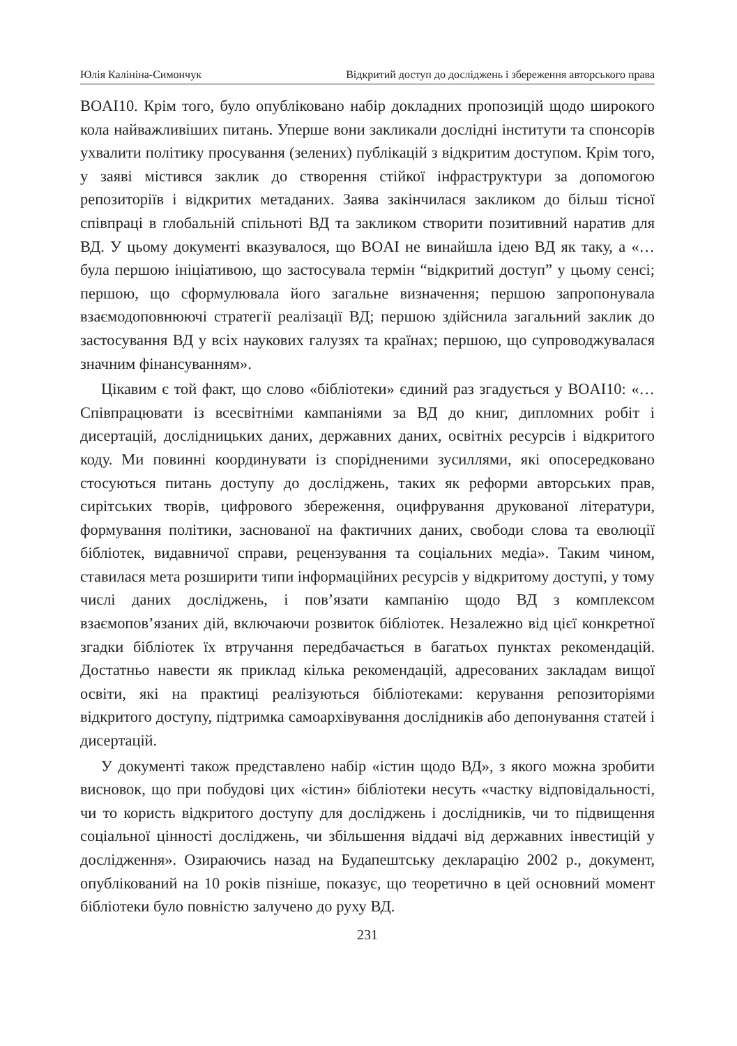Юлія Калініна-Симончук Відкритий доступ до досліджень і збереження авторського права
BOAI10. Крім того, було опубліковано набір докладних пропозицій щодо широкого кола найважливіших питань. Уперше вони закликали дослідні інститути та спонсорів ухвалити політику просування (зелених) публікацій з відкритим доступом. Крім того, у заяві містився заклик до створення стійкої інфраструктури за допомогою репозиторіїв і відкритих метаданих. Заява закінчилася закликом до більш тісної співпраці в глобальній спільноті ВД та закликом створити позитивний наратив для ВД. У цьому документі вказувалося, що BOAI не винайшла ідею ВД як таку, а «…була першою ініціативою, що застосувала термін “відкритий доступ” у цьому сенсі; першою, що сформулювала його загальне визначення; першою запропонувала взаємодоповнюючі стратегії реалізації ВД; першою здійснила загальний заклик до застосування ВД у всіх наукових галузях та країнах; першою, що супроводжувалася значним фінансуванням».
Цікавим є той факт, що слово «бібліотеки» єдиний раз згадується у BOAI10: «…Співпрацювати із всесвітніми кампаніями за ВД до книг, дипломних робіт і дисертацій, дослідницьких даних, державних даних, освітніх ресурсів і відкритого коду. Ми повинні координувати із спорідненими зусиллями, які опосередковано стосуються питань доступу до досліджень, таких як реформи авторських прав, сирітських творів, цифрового збереження, оцифрування друкованої літератури, формування політики, заснованої на фактичних даних, свободи слова та еволюції бібліотек, видавничої справи, рецензування та соціальних медіа». Таким чином, ставилася мета розширити типи інформаційних ресурсів у відкритому доступі, у тому числі даних досліджень, і пов’язати кампанію щодо ВД з комплексом взаємопов’язаних дій, включаючи розвиток бібліотек. Незалежно від цієї конкретної згадки бібліотек їх втручання передбачається в багатьох пунктах рекомендацій. Достатньо навести як приклад кілька рекомендацій, адресованих закладам вищої освіти, які на практиці реалізуються бібліотеками: керування репозиторіями відкритого доступу, підтримка самоархівування дослідників або депонування статей і дисертацій.
У документі також представлено набір «істин щодо ВД», з якого можна зробити висновок, що при побудові цих «істин» бібліотеки несуть «частку відповідальності, чи то користь відкритого доступу для досліджень і дослідників, чи то підвищення соціальної цінності досліджень, чи збільшення віддачі від державних інвестицій у дослідження». Озираючись назад на Будапештську декларацію 2002 р., документ, опублікований на 10 років пізніше, показує, що теоретично в цей основний момент бібліотеки було повністю залучено до руху ВД.
231